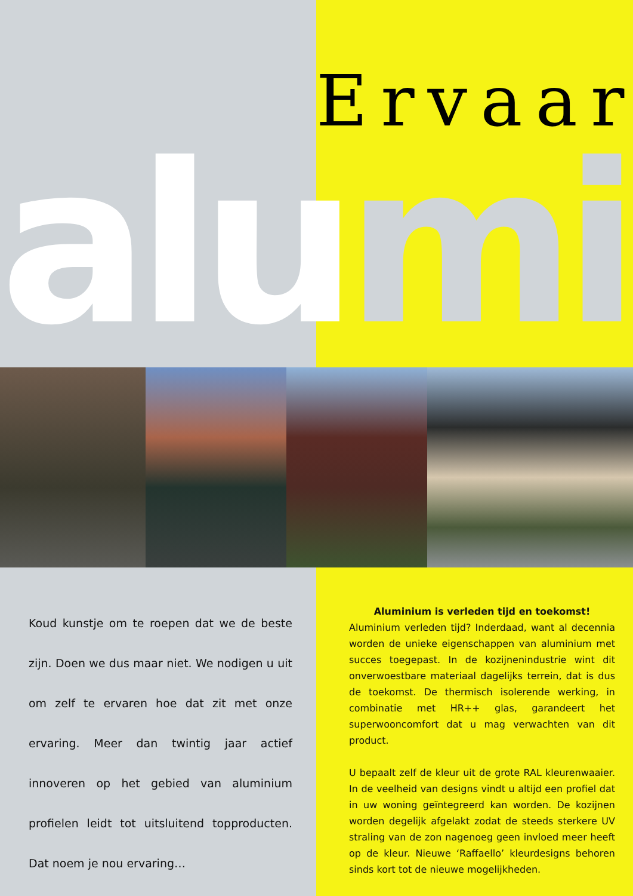Ervaar
alu mi
Koud kunstje om te roepen dat we de beste zijn. Doen we dus maar niet. We nodigen u uit om zelf te ervaren hoe dat zit met onze ervaring. Meer dan twintig jaar actief innoveren op het gebied van aluminium profielen leidt tot uitsluitend topproducten. Dat noem je nou ervaring…
Aluminium is verleden tijd en toekomst!
Aluminium verleden tijd? Inderdaad, want al decennia worden de unieke eigenschappen van aluminium met succes toegepast. In de kozijnenindustrie wint dit onverwoestbare materiaal dagelijks terrein, dat is dus de toekomst. De thermisch isolerende werking, in combinatie met HR++ glas, garandeert het superwooncomfort dat u mag verwachten van dit product.
U bepaalt zelf de kleur uit de grote RAL kleurenwaaier. In de veelheid van designs vindt u altijd een profiel dat in uw woning geïntegreerd kan worden. De kozijnen worden degelijk afgelakt zodat de steeds sterkere UV straling van de zon nagenoeg geen invloed meer heeft op de kleur. Nieuwe ‘Raffaello’ kleurdesigns behoren sinds kort tot de nieuwe mogelijkheden.